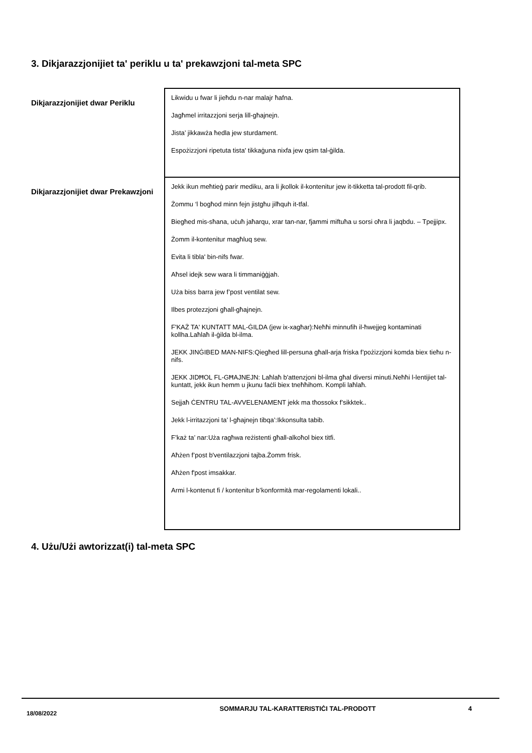3. Dikjarazzjonijiet ta' periklu u ta' prekawzjoni tal-meta SPC
| Dikjarazzjonijiet dwar Periklu | Likwidu u fwar li jieħdu n-nar malajr ħafna. Jagħmel irritazzjoni serja lill-għajnejn. Jista’ jikkawża ħedla jew sturdament. Espożizzjoni ripetuta tista' tikkaġuna nixfa jew qsim tal-ġilda. |
| Dikjarazzjonijiet dwar Prekawzjoni | Jekk ikun meħtieġ parir mediku, ara li jkollok il-kontenitur jew it-tikketta tal-prodott fil-qrib. Żommu ‘l bogħod minn fejn jistgħu jilħquh it-tfal. Biegħed mis-sħana, uċuħ jaħarqu, xrar tan-nar, fjammi miftuħa u sorsi oħra li jaqbdu. – Tpejjipx. Żomm il-kontenitur magħluq sew. Evita li tibla' bin-nifs fwar. Aħsel idejk sew wara li timmaniġġjah. Uża biss barra jew f’post ventilat sew. Ilbes protezzjoni għall-għajnejn. F'KAŻ TA' KUNTATT MAL-ĠILDA (jew ix-xagħar):Neħħi minnufih il-ħwejjeg kontaminati kollha.Laħlaħ il-ġilda bl-ilma. JEKK JINĠIBED MAN-NIFS:Qiegħed lill-persuna għall-arja friska f’pożizzjoni komda biex tieħu n-nifs. JEKK JIDĦOL FL-GĦAJNEJN: Laħlaħ b'attenzjoni bl-ilma għal diversi minuti.Neħħi l-lentijiet tal-kuntatt, jekk ikun hemm u jkunu faċli biex tneħħihom. Kompli laħlaħ. Sejjaħ ĊENTRU TAL-AVVELENAMENT jekk ma tħossokx f’sikktek.. Jekk l-irritazzjoni ta’ l-għajnejn tibqa’:Ikkonsulta tabib. F’każ ta’ nar:Uża ragħwa reżistenti għall-alkoħol biex titfi. Aħżen f’post b'ventilazzjoni tajba.Żomm frisk. Aħżen f'post imsakkar. Armi l-kontenut fi / kontenitur b’konformità mar-regolamenti lokali.. |
4. Użu/Użi awtorizzat(i) tal-meta SPC
18/08/2022
SOMMARJU TAL-KARATTERISTIĊI TAL-PRODOTT 4